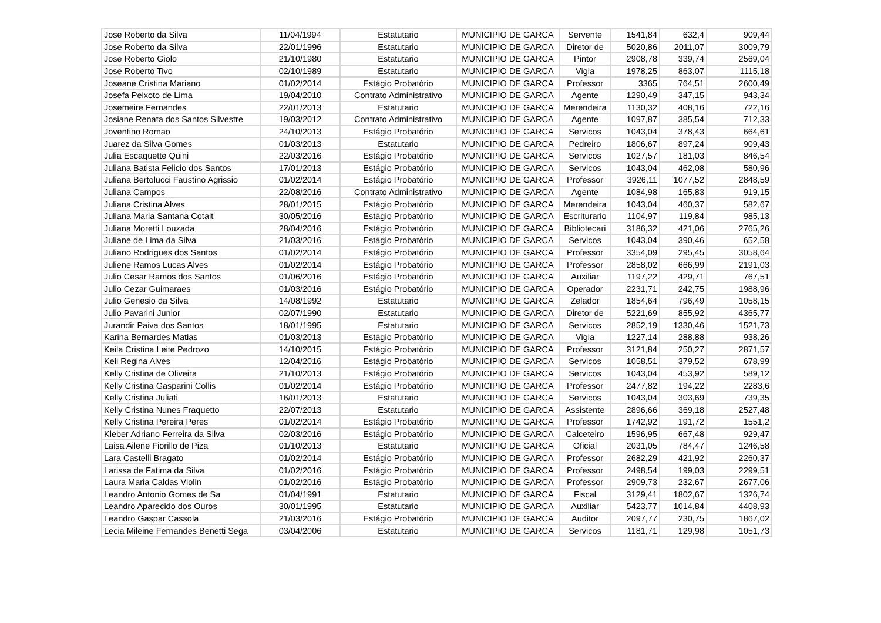| Jose Roberto da Silva | 11/04/1994 | Estatutario | MUNICIPIO DE GARCA | Servente | 1541,84 | 632,4 | 909,44 |
| Jose Roberto da Silva | 22/01/1996 | Estatutario | MUNICIPIO DE GARCA | Diretor de | 5020,86 | 2011,07 | 3009,79 |
| Jose Roberto Giolo | 21/10/1980 | Estatutario | MUNICIPIO DE GARCA | Pintor | 2908,78 | 339,74 | 2569,04 |
| Jose Roberto Tivo | 02/10/1989 | Estatutario | MUNICIPIO DE GARCA | Vigia | 1978,25 | 863,07 | 1115,18 |
| Joseane Cristina Mariano | 01/02/2014 | Estágio Probatório | MUNICIPIO DE GARCA | Professor | 3365 | 764,51 | 2600,49 |
| Josefa Peixoto de Lima | 19/04/2010 | Contrato Administrativo | MUNICIPIO DE GARCA | Agente | 1290,49 | 347,15 | 943,34 |
| Josemeire Fernandes | 22/01/2013 | Estatutario | MUNICIPIO DE GARCA | Merendeira | 1130,32 | 408,16 | 722,16 |
| Josiane Renata dos Santos Silvestre | 19/03/2012 | Contrato Administrativo | MUNICIPIO DE GARCA | Agente | 1097,87 | 385,54 | 712,33 |
| Joventino Romao | 24/10/2013 | Estágio Probatório | MUNICIPIO DE GARCA | Servicos | 1043,04 | 378,43 | 664,61 |
| Juarez da Silva Gomes | 01/03/2013 | Estatutario | MUNICIPIO DE GARCA | Pedreiro | 1806,67 | 897,24 | 909,43 |
| Julia Escaquette Quini | 22/03/2016 | Estágio Probatório | MUNICIPIO DE GARCA | Servicos | 1027,57 | 181,03 | 846,54 |
| Juliana Batista Felicio dos Santos | 17/01/2013 | Estágio Probatório | MUNICIPIO DE GARCA | Servicos | 1043,04 | 462,08 | 580,96 |
| Juliana Bertolucci Faustino Agrissio | 01/02/2014 | Estágio Probatório | MUNICIPIO DE GARCA | Professor | 3926,11 | 1077,52 | 2848,59 |
| Juliana Campos | 22/08/2016 | Contrato Administrativo | MUNICIPIO DE GARCA | Agente | 1084,98 | 165,83 | 919,15 |
| Juliana Cristina Alves | 28/01/2015 | Estágio Probatório | MUNICIPIO DE GARCA | Merendeira | 1043,04 | 460,37 | 582,67 |
| Juliana Maria Santana Cotait | 30/05/2016 | Estágio Probatório | MUNICIPIO DE GARCA | Escriturario | 1104,97 | 119,84 | 985,13 |
| Juliana Moretti Louzada | 28/04/2016 | Estágio Probatório | MUNICIPIO DE GARCA | Bibliotecari | 3186,32 | 421,06 | 2765,26 |
| Juliane de Lima da Silva | 21/03/2016 | Estágio Probatório | MUNICIPIO DE GARCA | Servicos | 1043,04 | 390,46 | 652,58 |
| Juliano Rodrigues dos Santos | 01/02/2014 | Estágio Probatório | MUNICIPIO DE GARCA | Professor | 3354,09 | 295,45 | 3058,64 |
| Juliene Ramos Lucas Alves | 01/02/2014 | Estágio Probatório | MUNICIPIO DE GARCA | Professor | 2858,02 | 666,99 | 2191,03 |
| Julio Cesar Ramos dos Santos | 01/06/2016 | Estágio Probatório | MUNICIPIO DE GARCA | Auxiliar | 1197,22 | 429,71 | 767,51 |
| Julio Cezar Guimaraes | 01/03/2016 | Estágio Probatório | MUNICIPIO DE GARCA | Operador | 2231,71 | 242,75 | 1988,96 |
| Julio Genesio da Silva | 14/08/1992 | Estatutario | MUNICIPIO DE GARCA | Zelador | 1854,64 | 796,49 | 1058,15 |
| Julio Pavarini Junior | 02/07/1990 | Estatutario | MUNICIPIO DE GARCA | Diretor de | 5221,69 | 855,92 | 4365,77 |
| Jurandir Paiva dos Santos | 18/01/1995 | Estatutario | MUNICIPIO DE GARCA | Servicos | 2852,19 | 1330,46 | 1521,73 |
| Karina Bernardes Matias | 01/03/2013 | Estágio Probatório | MUNICIPIO DE GARCA | Vigia | 1227,14 | 288,88 | 938,26 |
| Keila Cristina Leite Pedrozo | 14/10/2015 | Estágio Probatório | MUNICIPIO DE GARCA | Professor | 3121,84 | 250,27 | 2871,57 |
| Keli Regina Alves | 12/04/2016 | Estágio Probatório | MUNICIPIO DE GARCA | Servicos | 1058,51 | 379,52 | 678,99 |
| Kelly Cristina de Oliveira | 21/10/2013 | Estágio Probatório | MUNICIPIO DE GARCA | Servicos | 1043,04 | 453,92 | 589,12 |
| Kelly Cristina Gasparini Collis | 01/02/2014 | Estágio Probatório | MUNICIPIO DE GARCA | Professor | 2477,82 | 194,22 | 2283,6 |
| Kelly Cristina Juliati | 16/01/2013 | Estatutario | MUNICIPIO DE GARCA | Servicos | 1043,04 | 303,69 | 739,35 |
| Kelly Cristina Nunes Fraquetto | 22/07/2013 | Estatutario | MUNICIPIO DE GARCA | Assistente | 2896,66 | 369,18 | 2527,48 |
| Kelly Cristina Pereira Peres | 01/02/2014 | Estágio Probatório | MUNICIPIO DE GARCA | Professor | 1742,92 | 191,72 | 1551,2 |
| Kleber Adriano Ferreira da Silva | 02/03/2016 | Estágio Probatório | MUNICIPIO DE GARCA | Calceteiro | 1596,95 | 667,48 | 929,47 |
| Laisa Ailene Fiorillo de Piza | 01/10/2013 | Estatutario | MUNICIPIO DE GARCA | Oficial | 2031,05 | 784,47 | 1246,58 |
| Lara Castelli Bragato | 01/02/2014 | Estágio Probatório | MUNICIPIO DE GARCA | Professor | 2682,29 | 421,92 | 2260,37 |
| Larissa de Fatima da Silva | 01/02/2016 | Estágio Probatório | MUNICIPIO DE GARCA | Professor | 2498,54 | 199,03 | 2299,51 |
| Laura Maria Caldas Violin | 01/02/2016 | Estágio Probatório | MUNICIPIO DE GARCA | Professor | 2909,73 | 232,67 | 2677,06 |
| Leandro Antonio Gomes de Sa | 01/04/1991 | Estatutario | MUNICIPIO DE GARCA | Fiscal | 3129,41 | 1802,67 | 1326,74 |
| Leandro Aparecido dos Ouros | 30/01/1995 | Estatutario | MUNICIPIO DE GARCA | Auxiliar | 5423,77 | 1014,84 | 4408,93 |
| Leandro Gaspar Cassola | 21/03/2016 | Estágio Probatório | MUNICIPIO DE GARCA | Auditor | 2097,77 | 230,75 | 1867,02 |
| Lecia Mileine Fernandes Benetti Sega | 03/04/2006 | Estatutario | MUNICIPIO DE GARCA | Servicos | 1181,71 | 129,98 | 1051,73 |